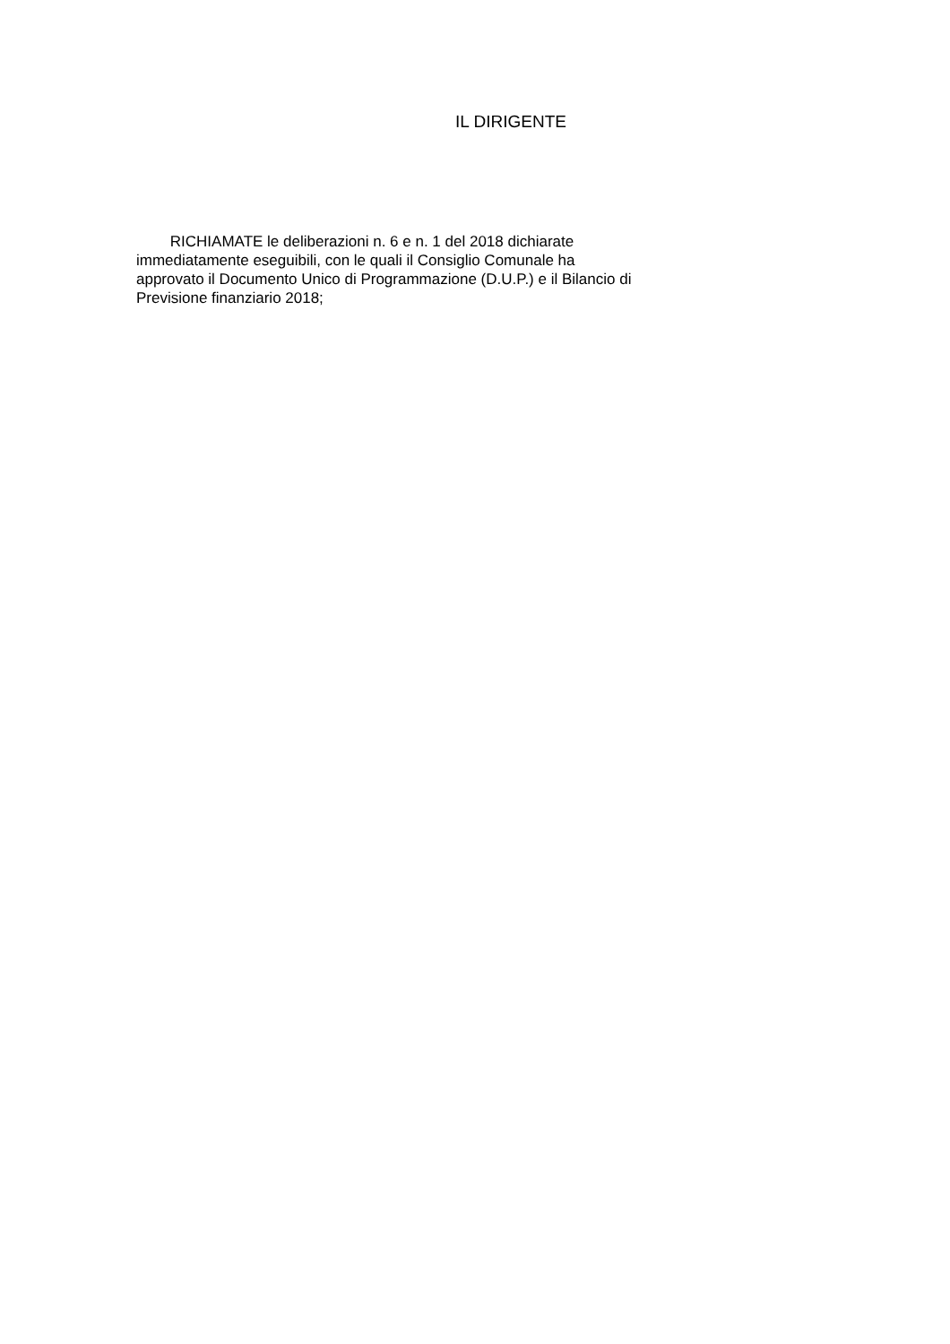IL DIRIGENTE
RICHIAMATE le deliberazioni n. 6 e n. 1 del 2018 dichiarate immediatamente eseguibili, con le quali il Consiglio Comunale ha approvato il Documento Unico di Programmazione (D.U.P.) e il Bilancio di Previsione finanziario 2018;